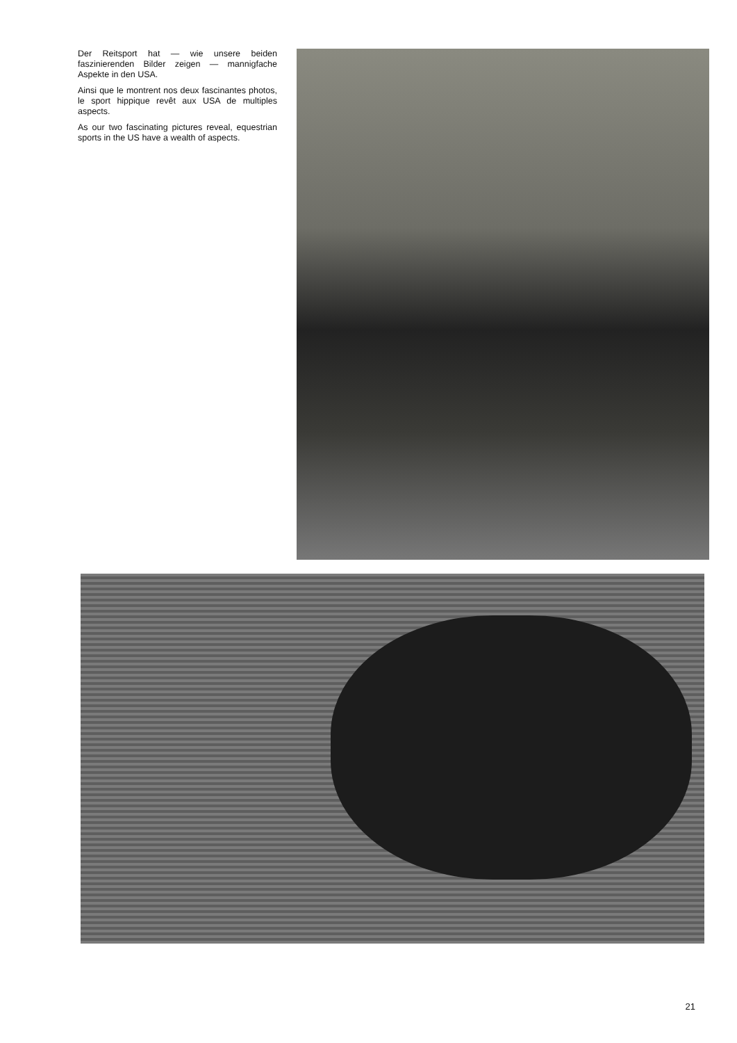Der Reitsport hat — wie unsere beiden faszinierenden Bilder zeigen — mannigfache Aspekte in den USA.
Ainsi que le montrent nos deux fascinantes photos, le sport hippique revêt aux USA de multiples aspects.
As our two fascinating pictures reveal, equestrian sports in the US have a wealth of aspects.
21